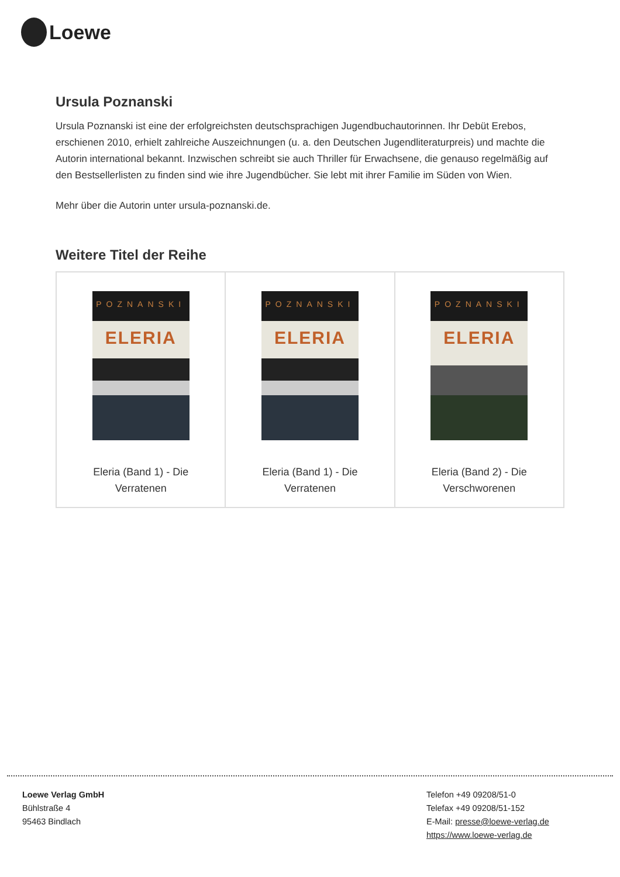Loewe
Ursula Poznanski
Ursula Poznanski ist eine der erfolgreichsten deutschsprachigen Jugendbuchautorinnen. Ihr Debüt Erebos, erschienen 2010, erhielt zahlreiche Auszeichnungen (u. a. den Deutschen Jugendliteraturpreis) und machte die Autorin international bekannt. Inzwischen schreibt sie auch Thriller für Erwachsene, die genauso regelmäßig auf den Bestsellerlisten zu finden sind wie ihre Jugendbücher. Sie lebt mit ihrer Familie im Süden von Wien.
Mehr über die Autorin unter ursula-poznanski.de.
Weitere Titel der Reihe
POZNANSKI
ELERIA
Eleria (Band 1) - Die
Verratenen
POZNANSKI
ELERIA
Eleria (Band 1) - Die
Verratenen
POZNANSKI
ELERIA
Eleria (Band 2) - Die
Verschworenen
Loewe Verlag GmbH
Bühlstraße 4
95463 Bindlach
Telefon +49 09208/51-0
Telefax +49 09208/51-152
E-Mail: presse@loewe-verlag.de
https://www.loewe-verlag.de